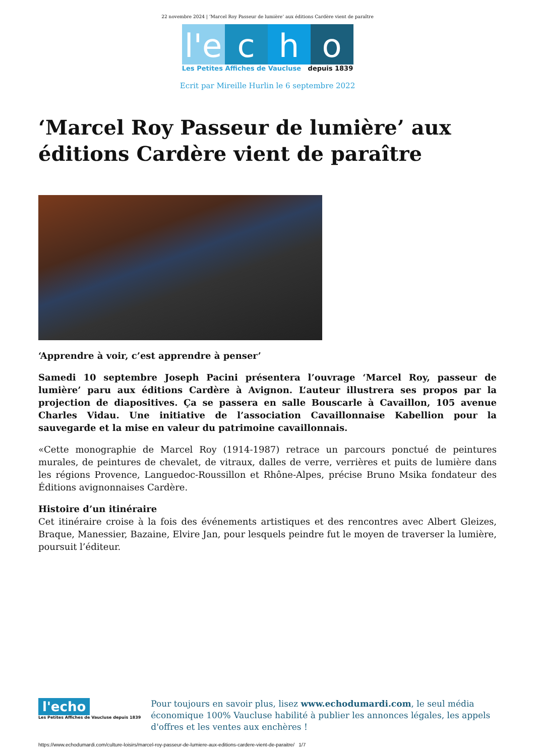22 novembre 2024 | ‘Marcel Roy Passeur de lumière’ aux éditions Cardère vient de paraître
l'e
c
h
o
Les Petites Affiches de Vaucluse depuis 1839
Ecrit par Mireille Hurlin le 6 septembre 2022
‘Marcel Roy Passeur de lumière’ aux éditions Cardère vient de paraître
‘Apprendre à voir, c’est apprendre à penser’
Samedi 10 septembre Joseph Pacini présentera l’ouvrage ‘Marcel Roy, passeur de lumière’ paru aux éditions Cardère à Avignon. L’auteur illustrera ses propos par la projection de diapositives. Ça se passera en salle Bouscarle à Cavaillon, 105 avenue Charles Vidau. Une initiative de l’association Cavaillonnaise Kabellion pour la sauvegarde et la mise en valeur du patrimoine cavaillonnais.
«Cette monographie de Marcel Roy (1914-1987) retrace un parcours ponctué de peintures murales, de peintures de chevalet, de vitraux, dalles de verre, verrières et puits de lumière dans les régions Provence, Languedoc-Roussillon et Rhône-Alpes, précise Bruno Msika fondateur des Éditions avignonnaises Cardère.
Histoire d’un itinéraire
Cet itinéraire croise à la fois des événements artistiques et des rencontres avec Albert Gleizes, Braque, Manessier, Bazaine, Elvire Jan, pour lesquels peindre fut le moyen de traverser la lumière, poursuit l’éditeur.
l'echo
Les Petites Affiches de Vaucluse depuis 1839
Pour toujours en savoir plus, lisez www.echodumardi.com, le seul média économique 100% Vaucluse habilité à publier les annonces légales, les appels d'offres et les ventes aux enchères !
https://www.echodumardi.com/culture-loisirs/marcel-roy-passeur-de-lumiere-aux-editions-cardere-vient-de-paraitre/ 1/7